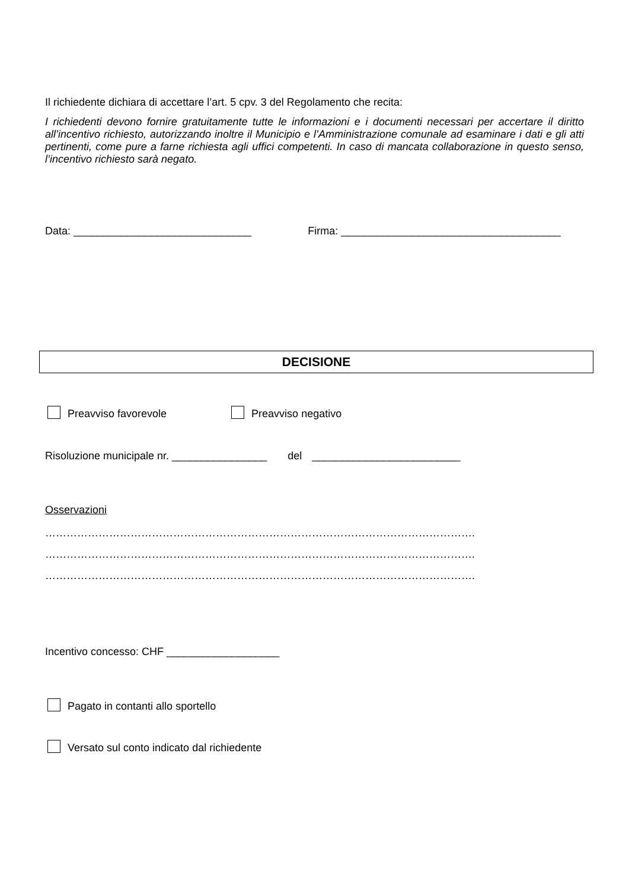Il richiedente dichiara di accettare l’art. 5 cpv. 3 del Regolamento che recita:
I richiedenti devono fornire gratuitamente tutte le informazioni e i documenti necessari per accertare il diritto all’incentivo richiesto, autorizzando inoltre il Municipio e l’Amministrazione comunale ad esaminare i dati e gli atti pertinenti, come pure a farne richiesta agli uffici competenti. In caso di mancata collaborazione in questo senso, l’incentivo richiesto sarà negato.
Data: ______________________________ Firma: _____________________________________
DECISIONE
Preavviso favorevole Preavviso negativo
Risoluzione municipale nr. ________________ del _________________________
Osservazioni
………………………………………………………………………………………………………….
………………………………………………………………………………………………………….
………………………………………………………………………………………………………….
Incentivo concesso: CHF ___________________
Pagato in contanti allo sportello
Versato sul conto indicato dal richiedente